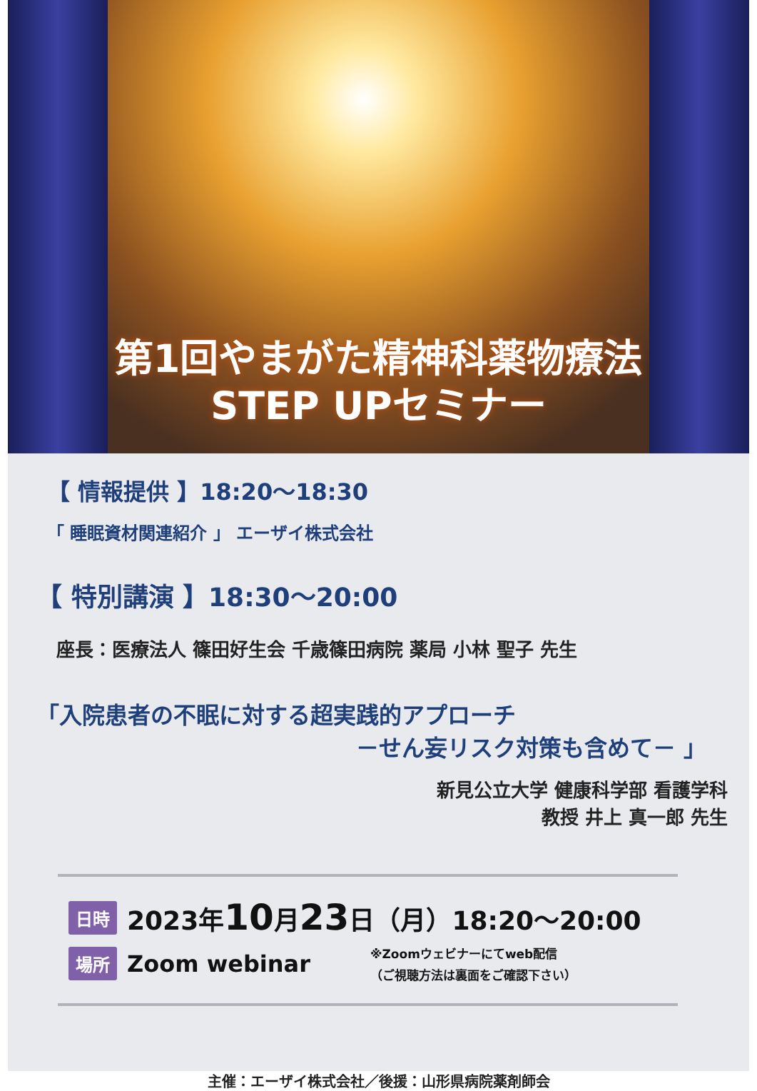第1回やまがた精神科薬物療法
STEP UPセミナー
【 情報提供 】18:20～18:30
「 睡眠資材関連紹介 」 エーザイ株式会社
【 特別講演 】18:30～20:00
座長：医療法人 篠田好生会 千歳篠田病院 薬局 小林 聖子 先生
「入院患者の不眠に対する超実践的アプローチ
－せん妄リスク対策も含めて－ 」
新見公立大学 健康科学部 看護学科
教授 井上 真一郎 先生
日時 2023年10月23日（月）18:20～20:00
場所 Zoom webinar ※Zoomウェビナーにてweb配信
（ご視聴方法は裏面をご確認下さい）
主催：エーザイ株式会社／後援：山形県病院薬剤師会